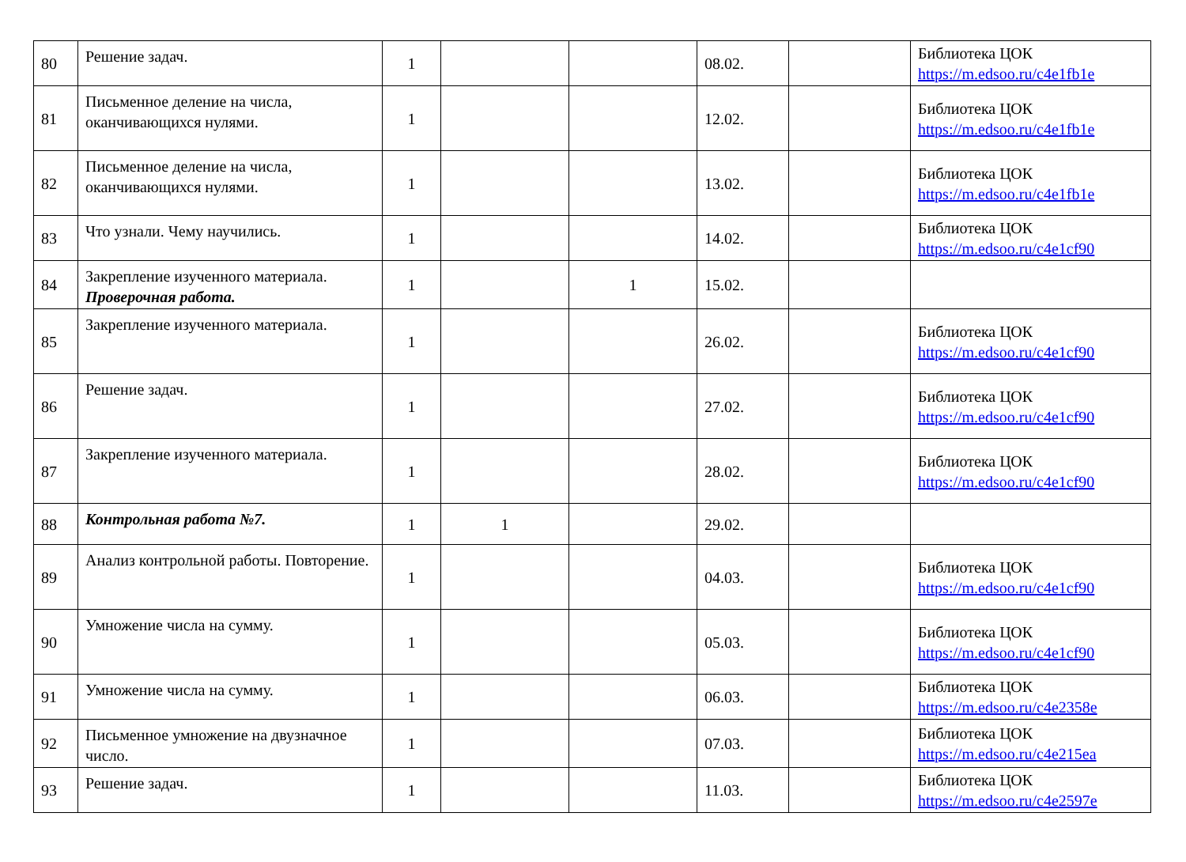| 80 | Решение задач. | 1 | | | 08.02. | | Библиотека ЦОК https://m.edsoo.ru/c4e1fb1e |
| 81 | Письменное деление на числа, оканчивающихся нулями. | 1 | | | 12.02. | | Библиотека ЦОК https://m.edsoo.ru/c4e1fb1e |
| 82 | Письменное деление на числа, оканчивающихся нулями. | 1 | | | 13.02. | | Библиотека ЦОК https://m.edsoo.ru/c4e1fb1e |
| 83 | Что узнали. Чему научились. | 1 | | | 14.02. | | Библиотека ЦОК https://m.edsoo.ru/c4e1cf90 |
| 84 | Закрепление изученного материала. Проверочная работа. | 1 | | 1 | 15.02. | | |
| 85 | Закрепление изученного материала. | 1 | | | 26.02. | | Библиотека ЦОК https://m.edsoo.ru/c4e1cf90 |
| 86 | Решение задач. | 1 | | | 27.02. | | Библиотека ЦОК https://m.edsoo.ru/c4e1cf90 |
| 87 | Закрепление изученного материала. | 1 | | | 28.02. | | Библиотека ЦОК https://m.edsoo.ru/c4e1cf90 |
| 88 | Контрольная работа №7. | 1 | 1 | | 29.02. | | |
| 89 | Анализ контрольной работы. Повторение. | 1 | | | 04.03. | | Библиотека ЦОК https://m.edsoo.ru/c4e1cf90 |
| 90 | Умножение числа на сумму. | 1 | | | 05.03. | | Библиотека ЦОК https://m.edsoo.ru/c4e1cf90 |
| 91 | Умножение числа на сумму. | 1 | | | 06.03. | | Библиотека ЦОК https://m.edsoo.ru/c4e2358e |
| 92 | Письменное умножение на двузначное число. | 1 | | | 07.03. | | Библиотека ЦОК https://m.edsoo.ru/c4e215ea |
| 93 | Решение задач. | 1 | | | 11.03. | | Библиотека ЦОК https://m.edsoo.ru/c4e2597e |